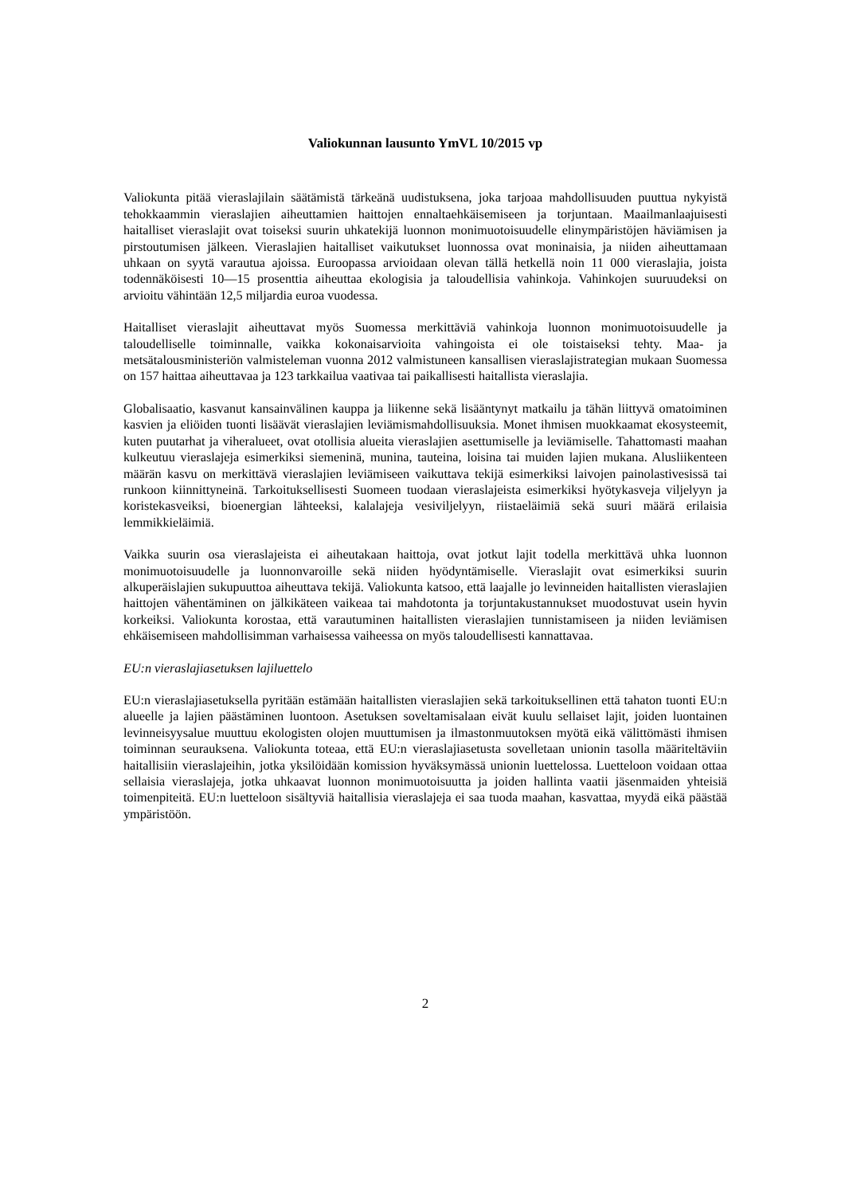Valiokunnan lausunto YmVL 10/2015 vp
Valiokunta pitää vieraslajilain säätämistä tärkeänä uudistuksena, joka tarjoaa mahdollisuuden puuttua nykyistä tehokkaammin vieraslajien aiheuttamien haittojen ennaltaehkäisemiseen ja torjuntaan. Maailmanlaajuisesti haitalliset vieraslajit ovat toiseksi suurin uhkatekijä luonnon monimuotoisuudelle elinympäristöjen häviämisen ja pirstoutumisen jälkeen. Vieraslajien haitalliset vaikutukset luonnossa ovat moninaisia, ja niiden aiheuttamaan uhkaan on syytä varautua ajoissa. Euroopassa arvioidaan olevan tällä hetkellä noin 11 000 vieraslajia, joista todennäköisesti 10—15 prosenttia aiheuttaa ekologisia ja taloudellisia vahinkoja. Vahinkojen suuruudeksi on arvioitu vähintään 12,5 miljardia euroa vuodessa.
Haitalliset vieraslajit aiheuttavat myös Suomessa merkittäviä vahinkoja luonnon monimuotoisuudelle ja taloudelliselle toiminnalle, vaikka kokonaisarvioita vahingoista ei ole toistaiseksi tehty. Maa- ja metsätalousministeriön valmisteleman vuonna 2012 valmistuneen kansallisen vieraslajistrategian mukaan Suomessa on 157 haittaa aiheuttavaa ja 123 tarkkailua vaativaa tai paikallisesti haitallista vieraslajia.
Globalisaatio, kasvanut kansainvälinen kauppa ja liikenne sekä lisääntynyt matkailu ja tähän liittyvä omatoiminen kasvien ja eliöiden tuonti lisäävät vieraslajien leviämismahdollisuuksia. Monet ihmisen muokkaamat ekosysteemit, kuten puutarhat ja viheralueet, ovat otollisia alueita vieraslajien asettumiselle ja leviämiselle. Tahattomasti maahan kulkeutuu vieraslajeja esimerkiksi siemeninä, munina, tauteina, loisina tai muiden lajien mukana. Alusliikenteen määrän kasvu on merkittävä vieraslajien leviämiseen vaikuttava tekijä esimerkiksi laivojen painolastivesissä tai runkoon kiinnittyneinä. Tarkoituksellisesti Suomeen tuodaan vieraslajeista esimerkiksi hyötykasveja viljelyyn ja koristekasveiksi, bioenergian lähteeksi, kalalajeja vesiviljelyyn, riistaeläimiä sekä suuri määrä erilaisia lemmikkieläimiä.
Vaikka suurin osa vieraslajeista ei aiheutakaan haittoja, ovat jotkut lajit todella merkittävä uhka luonnon monimuotoisuudelle ja luonnonvaroille sekä niiden hyödyntämiselle. Vieraslajit ovat esimerkiksi suurin alkuperäislajien sukupuuttoa aiheuttava tekijä. Valiokunta katsoo, että laajalle jo levinneiden haitallisten vieraslajien haittojen vähentäminen on jälkikäteen vaikeaa tai mahdotonta ja torjuntakustannukset muodostuvat usein hyvin korkeiksi. Valiokunta korostaa, että varautuminen haitallisten vieraslajien tunnistamiseen ja niiden leviämisen ehkäisemiseen mahdollisimman varhaisessa vaiheessa on myös taloudellisesti kannattavaa.
EU:n vieraslajiasetuksen lajiluettelo
EU:n vieraslajiasetuksella pyritään estämään haitallisten vieraslajien sekä tarkoituksellinen että tahaton tuonti EU:n alueelle ja lajien päästäminen luontoon. Asetuksen soveltamisalaan eivät kuulu sellaiset lajit, joiden luontainen levinneisyysalue muuttuu ekologisten olojen muuttumisen ja ilmastonmuutoksen myötä eikä välittömästi ihmisen toiminnan seurauksena. Valiokunta toteaa, että EU:n vieraslajiasetusta sovelletaan unionin tasolla määriteltäviin haitallisiin vieraslajeihin, jotka yksilöidään komission hyväksymässä unionin luettelossa. Luetteloon voidaan ottaa sellaisia vieraslajeja, jotka uhkaavat luonnon monimuotoisuutta ja joiden hallinta vaatii jäsenmaiden yhteisiä toimenpiteitä. EU:n luetteloon sisältyviä haitallisia vieraslajeja ei saa tuoda maahan, kasvattaa, myydä eikä päästää ympäristöön.
2